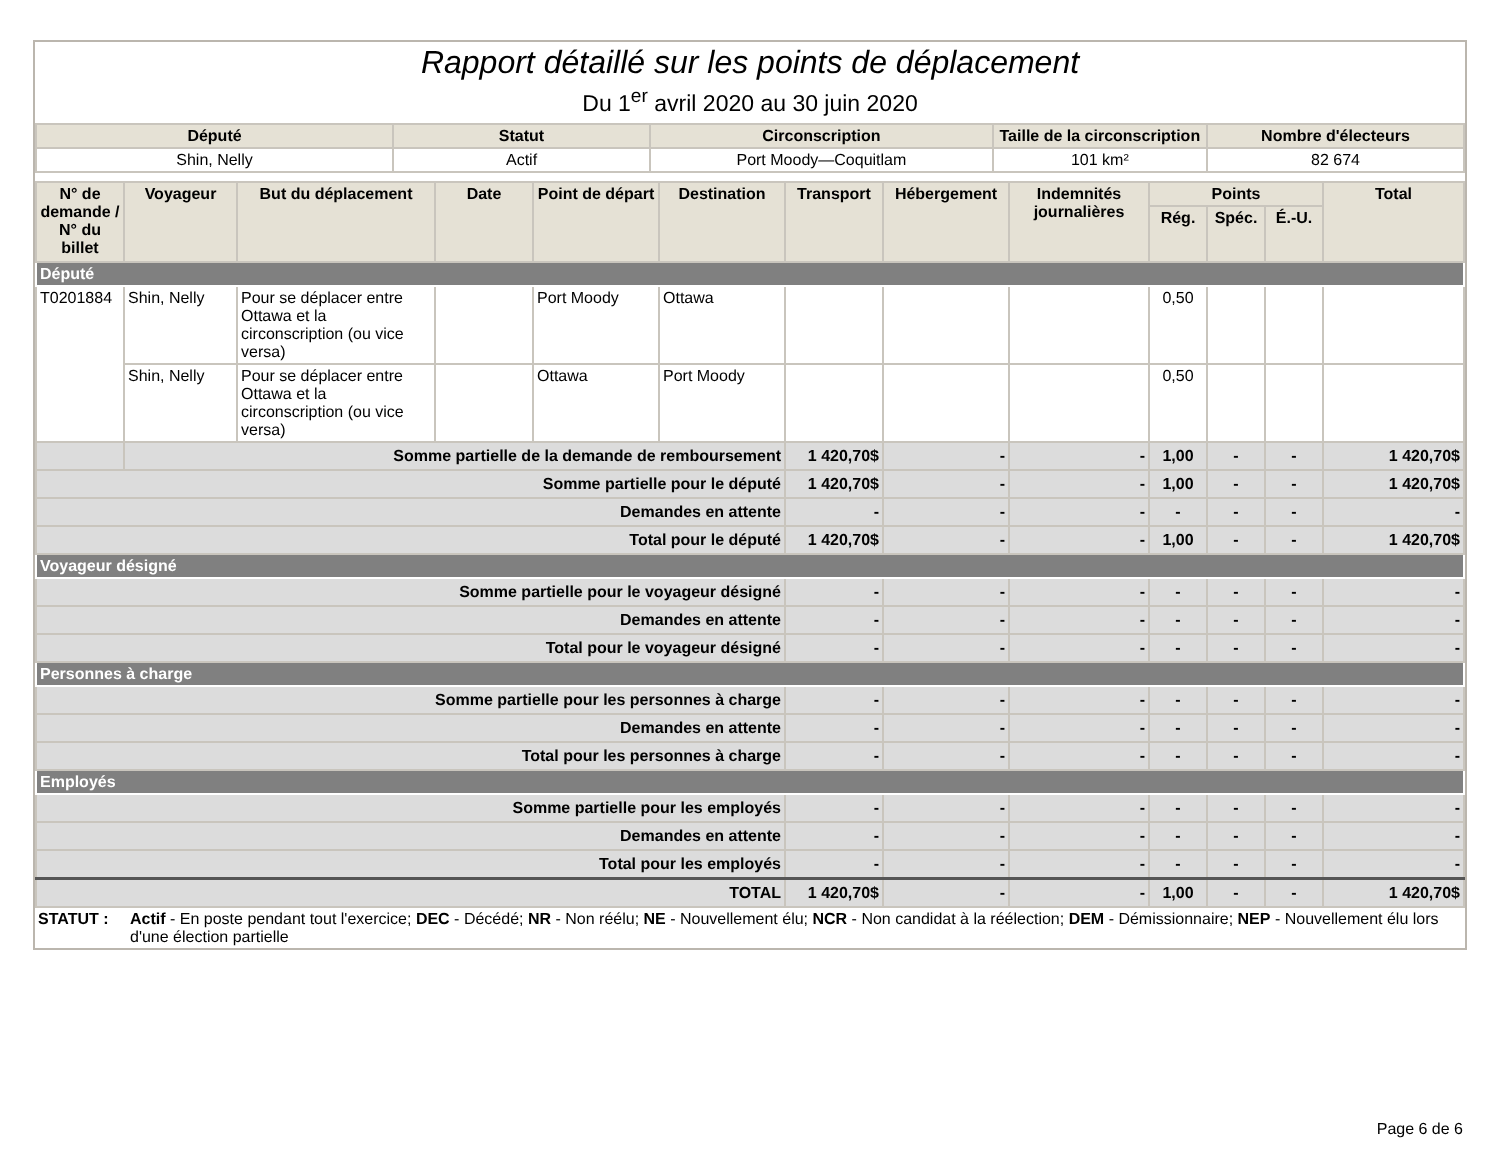Rapport détaillé sur les points de déplacement
Du 1<sup>er</sup> avril 2020 au 30 juin 2020
| Député | Statut | Circonscription | Taille de la circonscription | Nombre d'électeurs |
| --- | --- | --- | --- | --- |
| Shin, Nelly | Actif | Port Moody—Coquitlam | 101 km² | 82 674 |
| N° de demande / N° du billet | Voyageur | But du déplacement | Date | Point de départ | Destination | Transport | Hébergement | Indemnités journalières | Points | | | Total |
| --- | --- | --- | --- | --- | --- | --- | --- | --- | --- | --- | --- | --- |
| | | | | | | | | | Rég. | Spéc. | É.-U. | |
| Député | | | | | | | | | | | | |
| T0201884 | Shin, Nelly | Pour se déplacer entre Ottawa et la circonscription (ou vice versa) | | Port Moody | Ottawa | | | | 0,50 | | | |
| | Shin, Nelly | Pour se déplacer entre Ottawa et la circonscription (ou vice versa) | | Ottawa | Port Moody | | | | 0,50 | | | |
| | Somme partielle de la demande de remboursement | | | | | 1 420,70$ | - | - | 1,00 | - | - | 1 420,70$ |
| Somme partielle pour le député | | | | | | 1 420,70$ | - | - | 1,00 | - | - | 1 420,70$ |
| Demandes en attente | | | | | | - | - | - | - | - | - | - |
| Total pour le député | | | | | | 1 420,70$ | - | - | 1,00 | - | - | 1 420,70$ |
| Voyageur désigné | | | | | | | | | | | | |
| Somme partielle pour le voyageur désigné | | | | | | - | - | - | - | - | - | - |
| Demandes en attente | | | | | | - | - | - | - | - | - | - |
| Total pour le voyageur désigné | | | | | | - | - | - | - | - | - | - |
| Personnes à charge | | | | | | | | | | | | |
| Somme partielle pour les personnes à charge | | | | | | - | - | - | - | - | - | - |
| Demandes en attente | | | | | | - | - | - | - | - | - | - |
| Total pour les personnes à charge | | | | | | - | - | - | - | - | - | - |
| Employés | | | | | | | | | | | | |
| Somme partielle pour les employés | | | | | | - | - | - | - | - | - | - |
| Demandes en attente | | | | | | - | - | - | - | - | - | - |
| Total pour les employés | | | | | | - | - | - | - | - | - | - |
| TOTAL | | | | | | 1 420,70$ | - | - | 1,00 | - | - | 1 420,70$ |
STATUT : Actif - En poste pendant tout l'exercice; DEC - Décédé; NR - Non réélu; NE - Nouvellement élu; NCR - Non candidat à la réélection; DEM - Démissionnaire; NEP - Nouvellement élu lors d'une élection partielle
Page 6 de 6